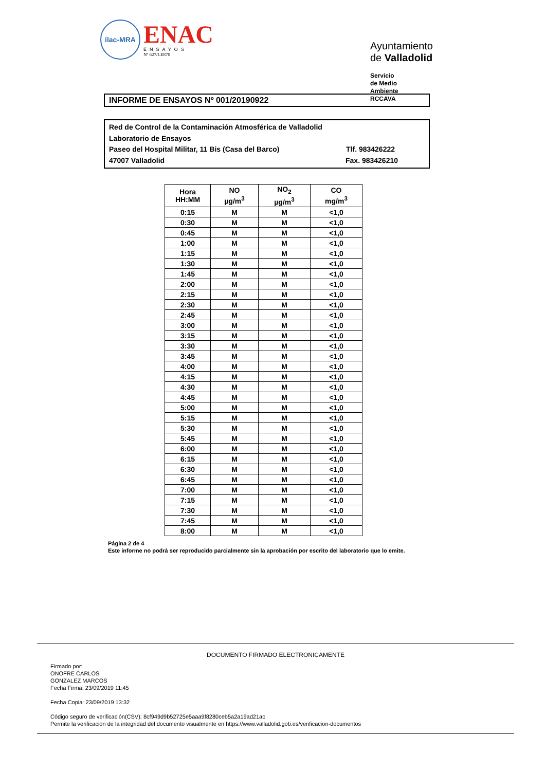ilac-MRA
ENAC
ENSAYOS
Nº 627/LE870
Ayuntamiento de Valladolid
Servicio de Medio Ambiente
RCCAVA
INFORME DE ENSAYOS Nº 001/20190922
Red de Control de la Contaminación Atmosférica de Valladolid
Laboratorio de Ensayos
Paseo del Hospital Militar, 11 Bis (Casa del Barco) Tlf. 983426222
47007 Valladolid Fax. 983426210
| Hora HH:MM | NO µg/m<sup>3</sup> | NO<sub>2</sub> µg/m<sup>3</sup> | CO mg/m<sup>3</sup> |
| --- | --- | --- | --- |
| 0:15 | M | M | <1,0 |
| 0:30 | M | M | <1,0 |
| 0:45 | M | M | <1,0 |
| 1:00 | M | M | <1,0 |
| 1:15 | M | M | <1,0 |
| 1:30 | M | M | <1,0 |
| 1:45 | M | M | <1,0 |
| 2:00 | M | M | <1,0 |
| 2:15 | M | M | <1,0 |
| 2:30 | M | M | <1,0 |
| 2:45 | M | M | <1,0 |
| 3:00 | M | M | <1,0 |
| 3:15 | M | M | <1,0 |
| 3:30 | M | M | <1,0 |
| 3:45 | M | M | <1,0 |
| 4:00 | M | M | <1,0 |
| 4:15 | M | M | <1,0 |
| 4:30 | M | M | <1,0 |
| 4:45 | M | M | <1,0 |
| 5:00 | M | M | <1,0 |
| 5:15 | M | M | <1,0 |
| 5:30 | M | M | <1,0 |
| 5:45 | M | M | <1,0 |
| 6:00 | M | M | <1,0 |
| 6:15 | M | M | <1,0 |
| 6:30 | M | M | <1,0 |
| 6:45 | M | M | <1,0 |
| 7:00 | M | M | <1,0 |
| 7:15 | M | M | <1,0 |
| 7:30 | M | M | <1,0 |
| 7:45 | M | M | <1,0 |
| 8:00 | M | M | <1,0 |
Página 2 de 4
Este informe no podrá ser reproducido parcialmente sin la aprobación por escrito del laboratorio que lo emite.
DOCUMENTO FIRMADO ELECTRONICAMENTE
Firmado por:
ONOFRE CARLOS
GONZALEZ MARCOS
Fecha Firma: 23/09/2019 11:45
Fecha Copia: 23/09/2019 13:32
Código seguro de verificación(CSV): 8cf949d9b52725e5aaa9f8280ceb5a2a19ad21ac
Permite la verificación de la integridad del documento visualmente en https://www.valladolid.gob.es/verificacion-documentos